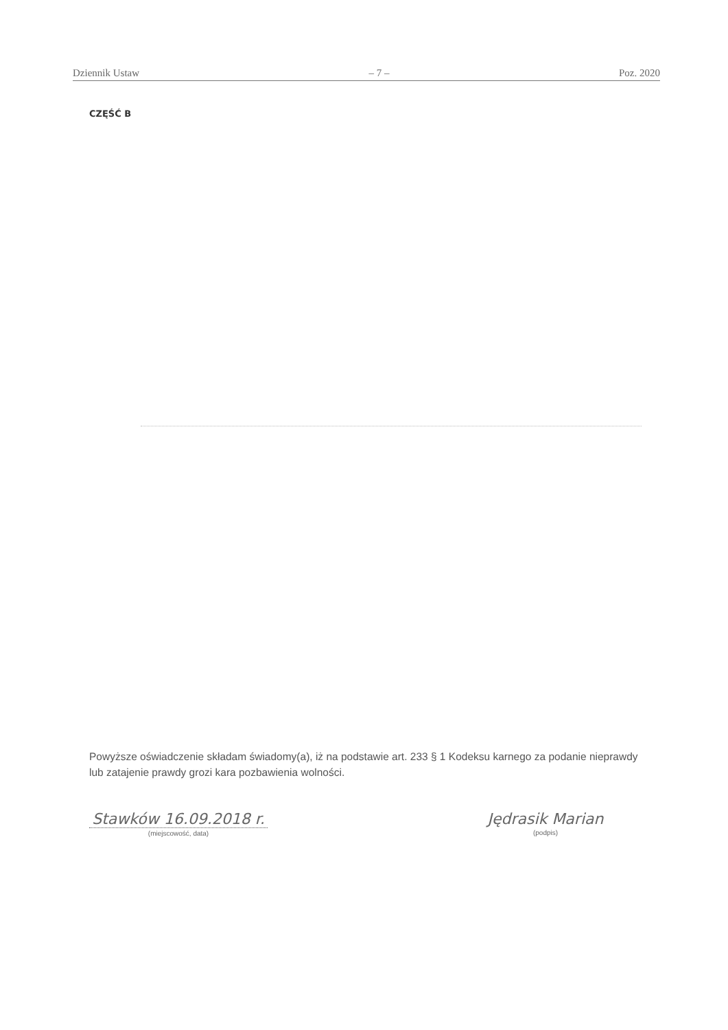Dziennik Ustaw – 7 – Poz. 2020
CZĘŚĆ B
Powyższe oświadczenie składam świadomy(a), iż na podstawie art. 233 § 1 Kodeksu karnego za podanie nieprawdy lub zatajenie prawdy grozi kara pozbawienia wolności.
Stawków 16.09.2018 r.
(miejscowość, data)
Jędrasik Marian
(podpis)